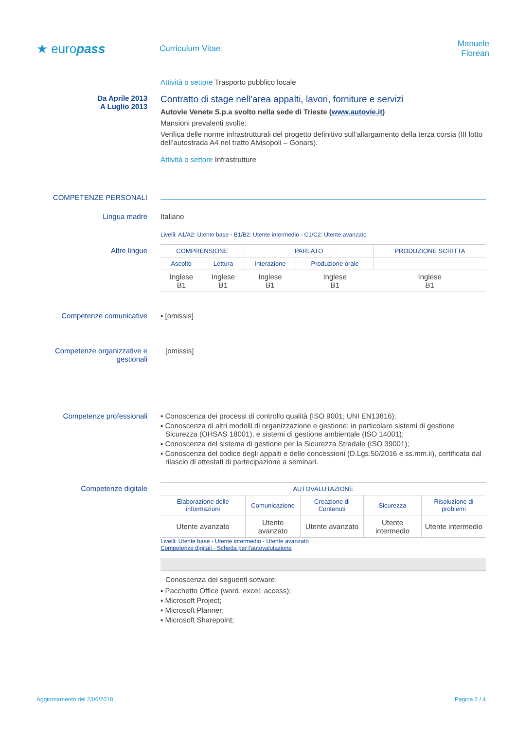★ europass
Curriculum Vitae
Manuele Florean
Attività o settore Trasporto pubblico locale
Da Aprile 2013
A Luglio 2013
Contratto di stage nell’area appalti, lavori, forniture e servizi
Autovie Venete S.p.a svolto nella sede di Trieste (www.autovie.it)
Mansioni prevalenti svolte:
Verifica delle norme infrastrutturali del progetto definitivo sull’allargamento della terza corsia (III lotto dell’autostrada A4 nel tratto Alvisopoli – Gonars).
Attività o settore Infrastrutture
COMPETENZE PERSONALI
Lingua madre Italiano
Livelli: A1/A2: Utente base - B1/B2: Utente intermedio - C1/C2: Utente avanzato
Altre lingue
| COMPRENSIONE | | PARLATO | | PRODUZIONE SCRITTA |
| --- | --- | --- | --- | --- |
| Ascolto | Lettura | Interazione | Produzione orale | |
| Inglese B1 | Inglese B1 | Inglese B1 | Inglese B1 | Inglese B1 |
Competenze comunicative ▪ [omissis]
Competenze organizzative e gestionali
[omissis]
Competenze professionali ▪ Conoscenza dei processi di controllo qualità (ISO 9001; UNI EN13816);
▪ Conoscenza di altri modelli di organizzazione e gestione; in particolare sistemi di gestione Sicurezza (OHSAS 18001), e sistemi di gestione ambientale (ISO 14001);
▪ Conoscenza del sistema di gestione per la Sicurezza Stradale (ISO 39001);
▪ Conoscenza del codice degli appalti e delle concessioni (D.Lgs.50/2016 e ss.mm.ii), certificata dal rilascio di attestati di partecipazione a seminari.
Competenze digitale
| AUTOVALUTAZIONE | | | | |
| --- | --- | --- | --- | --- |
| Elaborazione delle informazioni | Comunicazione | Creazione di Contenuti | Sicurezza | Risoluzione di problemi |
| Utente avanzato | Utente avanzato | Utente avanzato | Utente intermedio | Utente intermedio |
Livelli: Utente base - Utente intermedio - Utente avanzato
Competenze digitali - Scheda per l'autovalutazione
Conoscenza dei seguenti sotware:
▪ Pacchetto Office (word, excel, access);
▪ Microsoft Project;
▪ Microsoft Planner;
▪ Microsoft Sharepoint;
Aggiornamento del 23/6/2018 Pagina 2 / 4